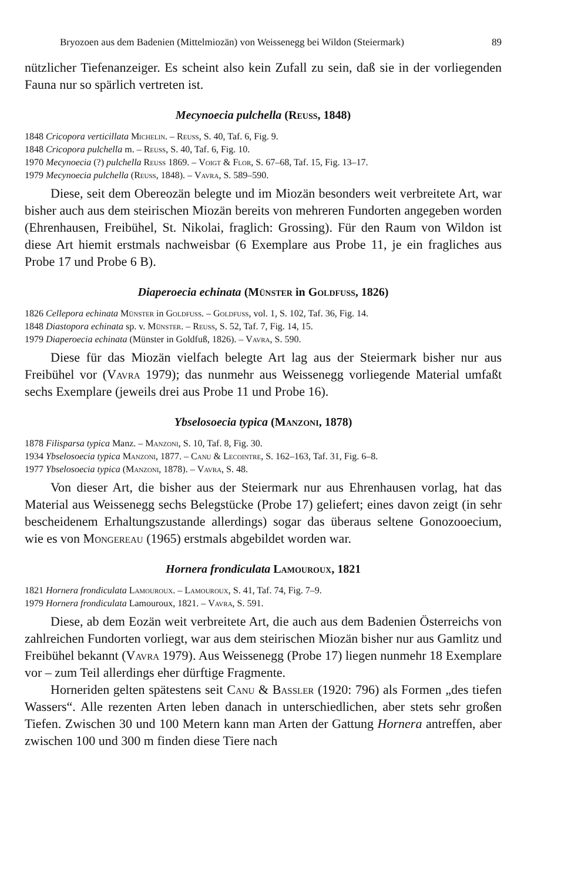Bryozoen aus dem Badenien (Mittelmiozän) von Weissenegg bei Wildon (Steiermark) 89
nützlicher Tiefenanzeiger. Es scheint also kein Zufall zu sein, daß sie in der vorliegenden Fauna nur so spärlich vertreten ist.
Mecynoecia pulchella (Reuss, 1848)
1848 Cricopora verticillata Michelin. – Reuss, S. 40, Taf. 6, Fig. 9.
1848 Cricopora pulchella m. – Reuss, S. 40, Taf. 6, Fig. 10.
1970 Mecynoecia (?) pulchella Reuss 1869. – Voigt & Flor, S. 67–68, Taf. 15, Fig. 13–17.
1979 Mecynoecia pulchella (Reuss, 1848). – Vavra, S. 589–590.
Diese, seit dem Obereozän belegte und im Miozän besonders weit verbreitete Art, war bisher auch aus dem steirischen Miozän bereits von mehreren Fundorten angegeben worden (Ehrenhausen, Freibühel, St. Nikolai, fraglich: Grossing). Für den Raum von Wildon ist diese Art hiemit erstmals nachweisbar (6 Exemplare aus Probe 11, je ein fragliches aus Probe 17 und Probe 6 B).
Diaperoecia echinata (Münster in Goldfuss, 1826)
1826 Cellepora echinata Münster in Goldfuss. – Goldfuss, vol. 1, S. 102, Taf. 36, Fig. 14.
1848 Diastopora echinata sp. v. Münster. – Reuss, S. 52, Taf. 7, Fig. 14, 15.
1979 Diaperoecia echinata (Münster in Goldfuß, 1826). – Vavra, S. 590.
Diese für das Miozän vielfach belegte Art lag aus der Steiermark bisher nur aus Freibühel vor (Vavra 1979); das nunmehr aus Weissenegg vorliegende Material umfaßt sechs Exemplare (jeweils drei aus Probe 11 und Probe 16).
Ybselosoecia typica (Manzoni, 1878)
1878 Filisparsa typica Manz. – Manzoni, S. 10, Taf. 8, Fig. 30.
1934 Ybselosoecia typica Manzoni, 1877. – Canu & Lecointre, S. 162–163, Taf. 31, Fig. 6–8.
1977 Ybselosoecia typica (Manzoni, 1878). – Vavra, S. 48.
Von dieser Art, die bisher aus der Steiermark nur aus Ehrenhausen vorlag, hat das Material aus Weissenegg sechs Belegstücke (Probe 17) geliefert; eines davon zeigt (in sehr bescheidenem Erhaltungszustande allerdings) sogar das überaus seltene Gonozooecium, wie es von Mongereau (1965) erstmals abgebildet worden war.
Hornera frondiculata Lamouroux, 1821
1821 Hornera frondiculata Lamouroux. – Lamouroux, S. 41, Taf. 74, Fig. 7–9.
1979 Hornera frondiculata Lamouroux, 1821. – Vavra, S. 591.
Diese, ab dem Eozän weit verbreitete Art, die auch aus dem Badenien Österreichs von zahlreichen Fundorten vorliegt, war aus dem steirischen Miozän bisher nur aus Gamlitz und Freibühel bekannt (Vavra 1979). Aus Weissenegg (Probe 17) liegen nunmehr 18 Exemplare vor – zum Teil allerdings eher dürftige Fragmente.
Horneriden gelten spätestens seit Canu & Bassler (1920: 796) als Formen „des tiefen Wassers“. Alle rezenten Arten leben danach in unterschiedlichen, aber stets sehr großen Tiefen. Zwischen 30 und 100 Metern kann man Arten der Gattung Hornera antreffen, aber zwischen 100 und 300 m finden diese Tiere nach